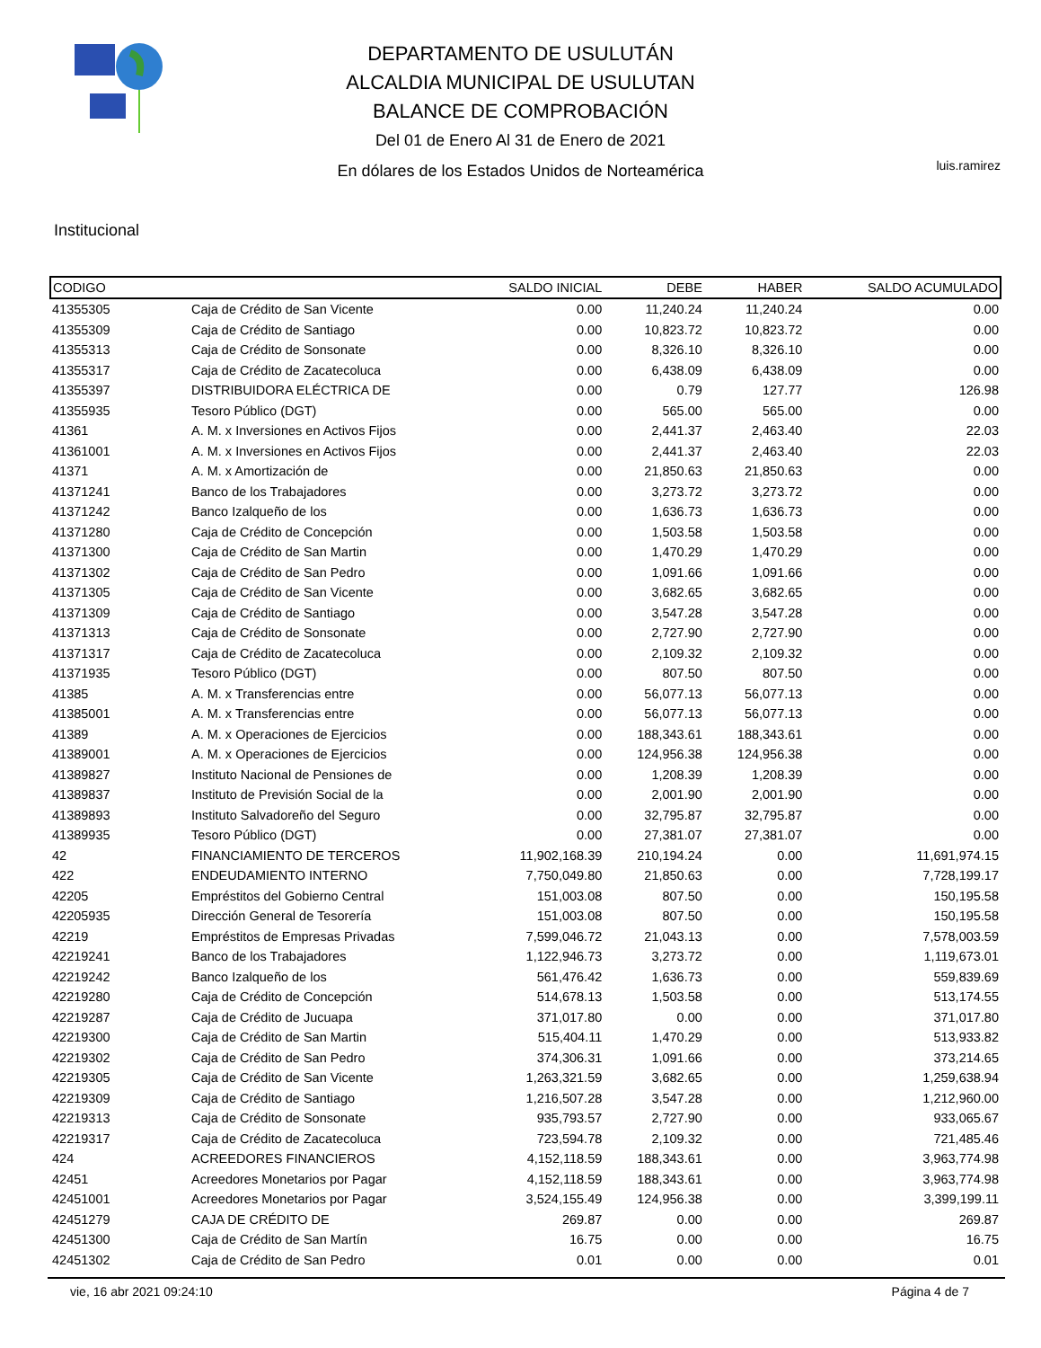DEPARTAMENTO DE USULUTÁN
ALCALDIA MUNICIPAL DE USULUTAN
BALANCE DE COMPROBACIÓN
Del 01 de Enero Al 31 de Enero de 2021
En dólares de los Estados Unidos de Norteamérica
luis.ramirez
Institucional
| CODIGO | | SALDO INICIAL | DEBE | HABER | SALDO ACUMULADO |
| --- | --- | --- | --- | --- | --- |
| 41355305 | Caja de Crédito de San Vicente | 0.00 | 11,240.24 | 11,240.24 | 0.00 |
| 41355309 | Caja de Crédito de Santiago | 0.00 | 10,823.72 | 10,823.72 | 0.00 |
| 41355313 | Caja de Crédito de Sonsonate | 0.00 | 8,326.10 | 8,326.10 | 0.00 |
| 41355317 | Caja de Crédito de Zacatecoluca | 0.00 | 6,438.09 | 6,438.09 | 0.00 |
| 41355397 | DISTRIBUIDORA ELÉCTRICA DE | 0.00 | 0.79 | 127.77 | 126.98 |
| 41355935 | Tesoro Público (DGT) | 0.00 | 565.00 | 565.00 | 0.00 |
| 41361 | A. M. x Inversiones en Activos Fijos | 0.00 | 2,441.37 | 2,463.40 | 22.03 |
| 41361001 | A. M. x Inversiones en Activos Fijos | 0.00 | 2,441.37 | 2,463.40 | 22.03 |
| 41371 | A. M. x Amortización de | 0.00 | 21,850.63 | 21,850.63 | 0.00 |
| 41371241 | Banco de los Trabajadores | 0.00 | 3,273.72 | 3,273.72 | 0.00 |
| 41371242 | Banco Izalqueño de los | 0.00 | 1,636.73 | 1,636.73 | 0.00 |
| 41371280 | Caja de Crédito de Concepción | 0.00 | 1,503.58 | 1,503.58 | 0.00 |
| 41371300 | Caja de Crédito de San Martin | 0.00 | 1,470.29 | 1,470.29 | 0.00 |
| 41371302 | Caja de Crédito de San Pedro | 0.00 | 1,091.66 | 1,091.66 | 0.00 |
| 41371305 | Caja de Crédito de San Vicente | 0.00 | 3,682.65 | 3,682.65 | 0.00 |
| 41371309 | Caja de Crédito de Santiago | 0.00 | 3,547.28 | 3,547.28 | 0.00 |
| 41371313 | Caja de Crédito de Sonsonate | 0.00 | 2,727.90 | 2,727.90 | 0.00 |
| 41371317 | Caja de Crédito de Zacatecoluca | 0.00 | 2,109.32 | 2,109.32 | 0.00 |
| 41371935 | Tesoro Público (DGT) | 0.00 | 807.50 | 807.50 | 0.00 |
| 41385 | A. M. x Transferencias entre | 0.00 | 56,077.13 | 56,077.13 | 0.00 |
| 41385001 | A. M. x Transferencias entre | 0.00 | 56,077.13 | 56,077.13 | 0.00 |
| 41389 | A. M. x Operaciones de Ejercicios | 0.00 | 188,343.61 | 188,343.61 | 0.00 |
| 41389001 | A. M. x Operaciones de Ejercicios | 0.00 | 124,956.38 | 124,956.38 | 0.00 |
| 41389827 | Instituto Nacional de Pensiones de | 0.00 | 1,208.39 | 1,208.39 | 0.00 |
| 41389837 | Instituto de Previsión Social de la | 0.00 | 2,001.90 | 2,001.90 | 0.00 |
| 41389893 | Instituto Salvadoreño del Seguro | 0.00 | 32,795.87 | 32,795.87 | 0.00 |
| 41389935 | Tesoro Público (DGT) | 0.00 | 27,381.07 | 27,381.07 | 0.00 |
| 42 | FINANCIAMIENTO DE TERCEROS | 11,902,168.39 | 210,194.24 | 0.00 | 11,691,974.15 |
| 422 | ENDEUDAMIENTO INTERNO | 7,750,049.80 | 21,850.63 | 0.00 | 7,728,199.17 |
| 42205 | Empréstitos del Gobierno Central | 151,003.08 | 807.50 | 0.00 | 150,195.58 |
| 42205935 | Dirección General de Tesorería | 151,003.08 | 807.50 | 0.00 | 150,195.58 |
| 42219 | Empréstitos de Empresas Privadas | 7,599,046.72 | 21,043.13 | 0.00 | 7,578,003.59 |
| 42219241 | Banco de los Trabajadores | 1,122,946.73 | 3,273.72 | 0.00 | 1,119,673.01 |
| 42219242 | Banco Izalqueño de los | 561,476.42 | 1,636.73 | 0.00 | 559,839.69 |
| 42219280 | Caja de Crédito de Concepción | 514,678.13 | 1,503.58 | 0.00 | 513,174.55 |
| 42219287 | Caja de Crédito de Jucuapa | 371,017.80 | 0.00 | 0.00 | 371,017.80 |
| 42219300 | Caja de Crédito de San Martin | 515,404.11 | 1,470.29 | 0.00 | 513,933.82 |
| 42219302 | Caja de Crédito de San Pedro | 374,306.31 | 1,091.66 | 0.00 | 373,214.65 |
| 42219305 | Caja de Crédito de San Vicente | 1,263,321.59 | 3,682.65 | 0.00 | 1,259,638.94 |
| 42219309 | Caja de Crédito de Santiago | 1,216,507.28 | 3,547.28 | 0.00 | 1,212,960.00 |
| 42219313 | Caja de Crédito de Sonsonate | 935,793.57 | 2,727.90 | 0.00 | 933,065.67 |
| 42219317 | Caja de Crédito de Zacatecoluca | 723,594.78 | 2,109.32 | 0.00 | 721,485.46 |
| 424 | ACREEDORES FINANCIEROS | 4,152,118.59 | 188,343.61 | 0.00 | 3,963,774.98 |
| 42451 | Acreedores Monetarios por Pagar | 4,152,118.59 | 188,343.61 | 0.00 | 3,963,774.98 |
| 42451001 | Acreedores Monetarios por Pagar | 3,524,155.49 | 124,956.38 | 0.00 | 3,399,199.11 |
| 42451279 | CAJA DE CRÉDITO DE | 269.87 | 0.00 | 0.00 | 269.87 |
| 42451300 | Caja de Crédito de San Martín | 16.75 | 0.00 | 0.00 | 16.75 |
| 42451302 | Caja de Crédito de San Pedro | 0.01 | 0.00 | 0.00 | 0.01 |
vie, 16 abr 2021 09:24:10 Página 4 de 7